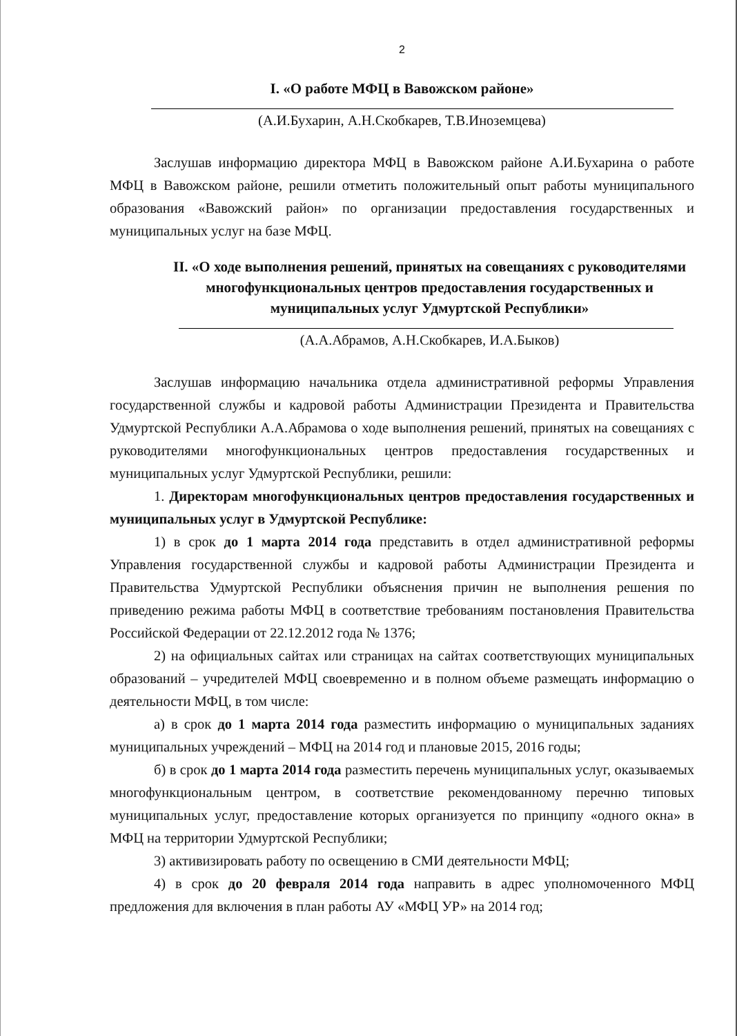2
I. «О работе МФЦ в Вавожском районе»
(А.И.Бухарин, А.Н.Скобкарев, Т.В.Иноземцева)
Заслушав информацию директора МФЦ в Вавожском районе А.И.Бухарина о работе МФЦ в Вавожском районе, решили отметить положительный опыт работы муниципального образования «Вавожский район» по организации предоставления государственных и муниципальных услуг на базе МФЦ.
II. «О ходе выполнения решений, принятых на совещаниях с руководителями многофункциональных центров предоставления государственных и муниципальных услуг Удмуртской Республики»
(А.А.Абрамов, А.Н.Скобкарев, И.А.Быков)
Заслушав информацию начальника отдела административной реформы Управления государственной службы и кадровой работы Администрации Президента и Правительства Удмуртской Республики А.А.Абрамова о ходе выполнения решений, принятых на совещаниях с руководителями многофункциональных центров предоставления государственных и муниципальных услуг Удмуртской Республики, решили:
1. Директорам многофункциональных центров предоставления государственных и муниципальных услуг в Удмуртской Республике:
1) в срок до 1 марта 2014 года представить в отдел административной реформы Управления государственной службы и кадровой работы Администрации Президента и Правительства Удмуртской Республики объяснения причин не выполнения решения по приведению режима работы МФЦ в соответствие требованиям постановления Правительства Российской Федерации от 22.12.2012 года № 1376;
2) на официальных сайтах или страницах на сайтах соответствующих муниципальных образований – учредителей МФЦ своевременно и в полном объеме размещать информацию о деятельности МФЦ, в том числе:
а) в срок до 1 марта 2014 года разместить информацию о муниципальных заданиях муниципальных учреждений – МФЦ на 2014 год и плановые 2015, 2016 годы;
б) в срок до 1 марта 2014 года разместить перечень муниципальных услуг, оказываемых многофункциональным центром, в соответствие рекомендованному перечню типовых муниципальных услуг, предоставление которых организуется по принципу «одного окна» в МФЦ на территории Удмуртской Республики;
3) активизировать работу по освещению в СМИ деятельности МФЦ;
4) в срок до 20 февраля 2014 года направить в адрес уполномоченного МФЦ предложения для включения в план работы АУ «МФЦ УР» на 2014 год;